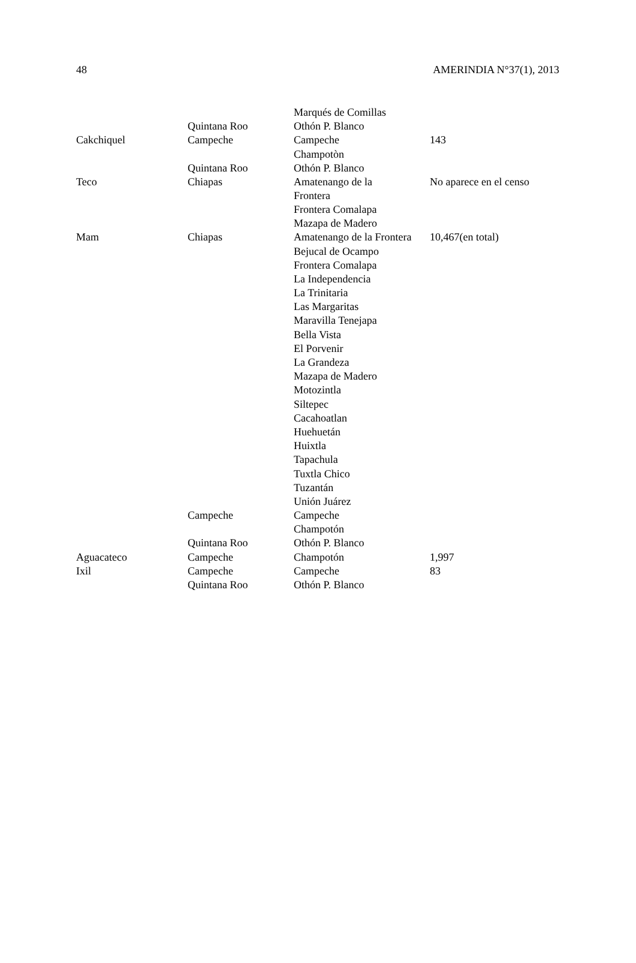48 AMERINDIA N°37(1), 2013
| | | Marqués de Comillas | |
| | Quintana Roo | Othón P. Blanco | |
| Cakchiquel | Campeche | Campeche | 143 |
| | | Champotòn | |
| | Quintana Roo | Othón P. Blanco | |
| Teco | Chiapas | Amatenango de la Frontera | No aparece en el censo |
| | | Frontera Comalapa | |
| | | Mazapa de Madero | |
| Mam | Chiapas | Amatenango de la Frontera | 10,467(en total) |
| | | Bejucal de Ocampo | |
| | | Frontera Comalapa | |
| | | La Independencia | |
| | | La Trinitaria | |
| | | Las Margaritas | |
| | | Maravilla Tenejapa | |
| | | Bella Vista | |
| | | El Porvenir | |
| | | La Grandeza | |
| | | Mazapa de Madero | |
| | | Motozintla | |
| | | Siltepec | |
| | | Cacahoatlan | |
| | | Huehuetán | |
| | | Huixtla | |
| | | Tapachula | |
| | | Tuxtla Chico | |
| | | Tuzantán | |
| | | Unión Juárez | |
| | Campeche | Campeche | |
| | | Champotón | |
| | Quintana Roo | Othón P. Blanco | |
| Aguacateco | Campeche | Champotón | 1,997 |
| Ixil | Campeche | Campeche | 83 |
| | Quintana Roo | Othón P. Blanco | |